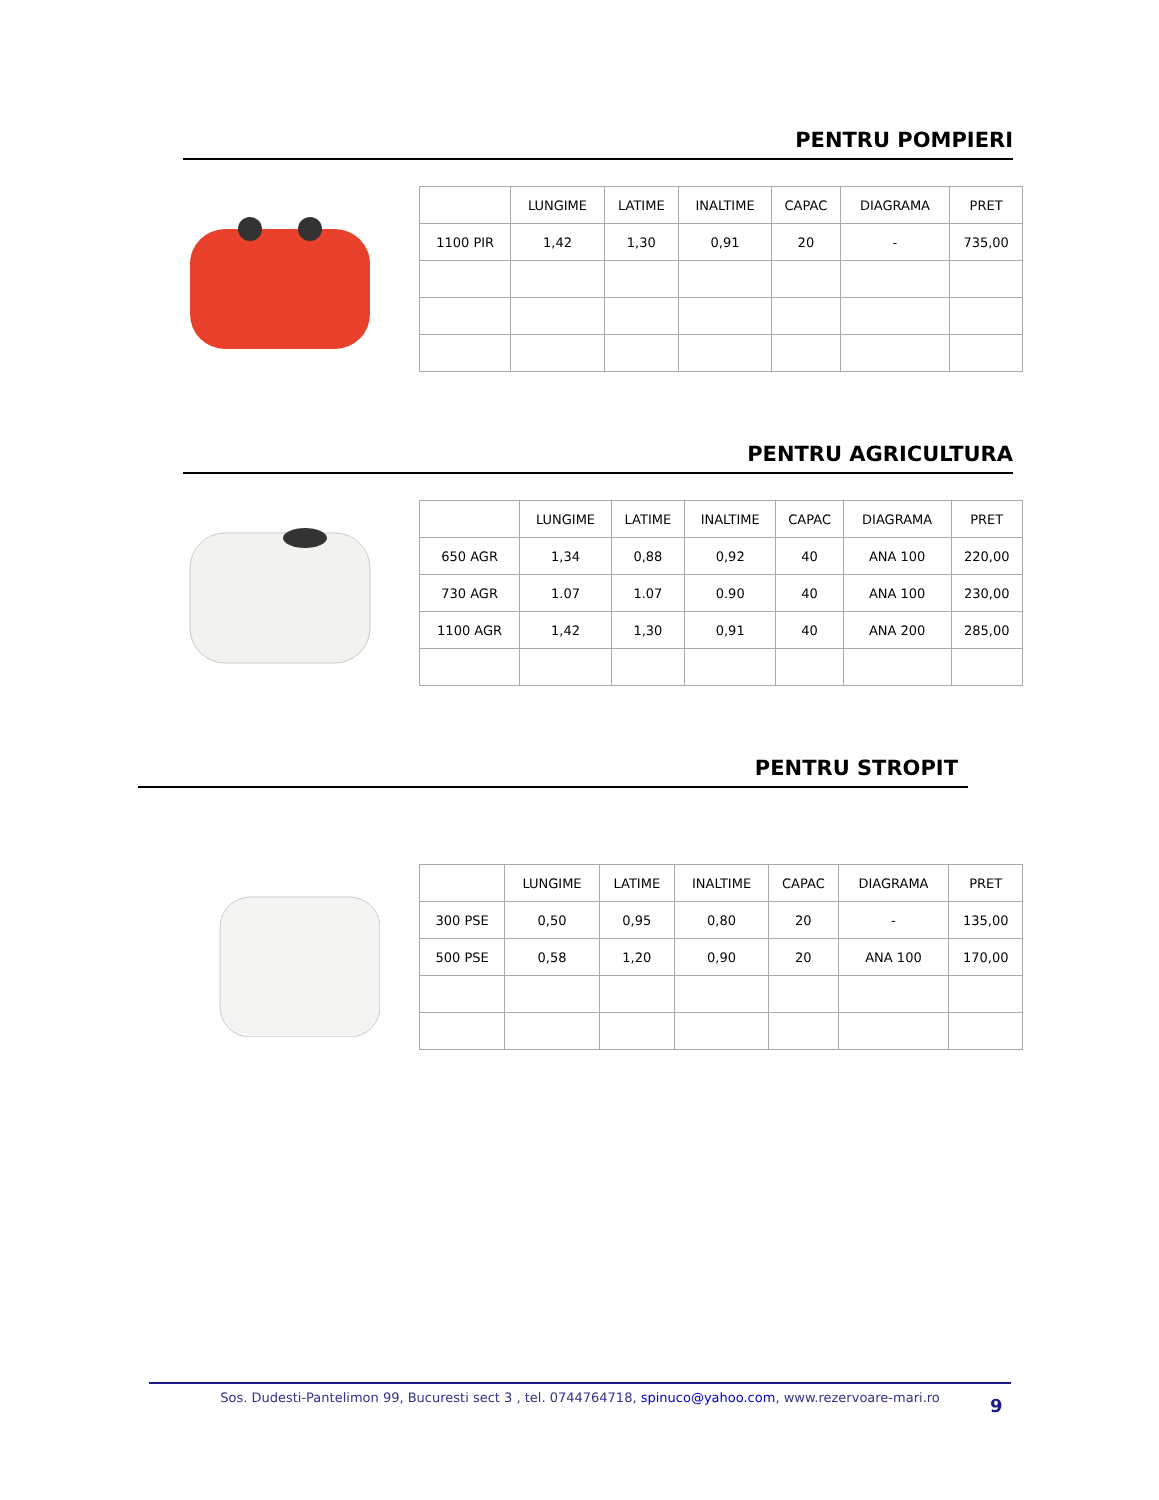PENTRU POMPIERI
| | LUNGIME | LATIME | INALTIME | CAPAC | DIAGRAMA | PRET |
| --- | --- | --- | --- | --- | --- | --- |
| 1100 PIR | 1,42 | 1,30 | 0,91 | 20 | - | 735,00 |
PENTRU AGRICULTURA
| | LUNGIME | LATIME | INALTIME | CAPAC | DIAGRAMA | PRET |
| --- | --- | --- | --- | --- | --- | --- |
| 650 AGR | 1,34 | 0,88 | 0,92 | 40 | ANA 100 | 220,00 |
| 730 AGR | 1.07 | 1.07 | 0.90 | 40 | ANA 100 | 230,00 |
| 1100 AGR | 1,42 | 1,30 | 0,91 | 40 | ANA 200 | 285,00 |
PENTRU STROPIT
| | LUNGIME | LATIME | INALTIME | CAPAC | DIAGRAMA | PRET |
| --- | --- | --- | --- | --- | --- | --- |
| 300 PSE | 0,50 | 0,95 | 0,80 | 20 | - | 135,00 |
| 500 PSE | 0,58 | 1,20 | 0,90 | 20 | ANA 100 | 170,00 |
Sos. Dudesti-Pantelimon 99, Bucuresti sect 3 , tel. 0744764718, spinuco@yahoo.com, www.rezervoare-mari.ro
9